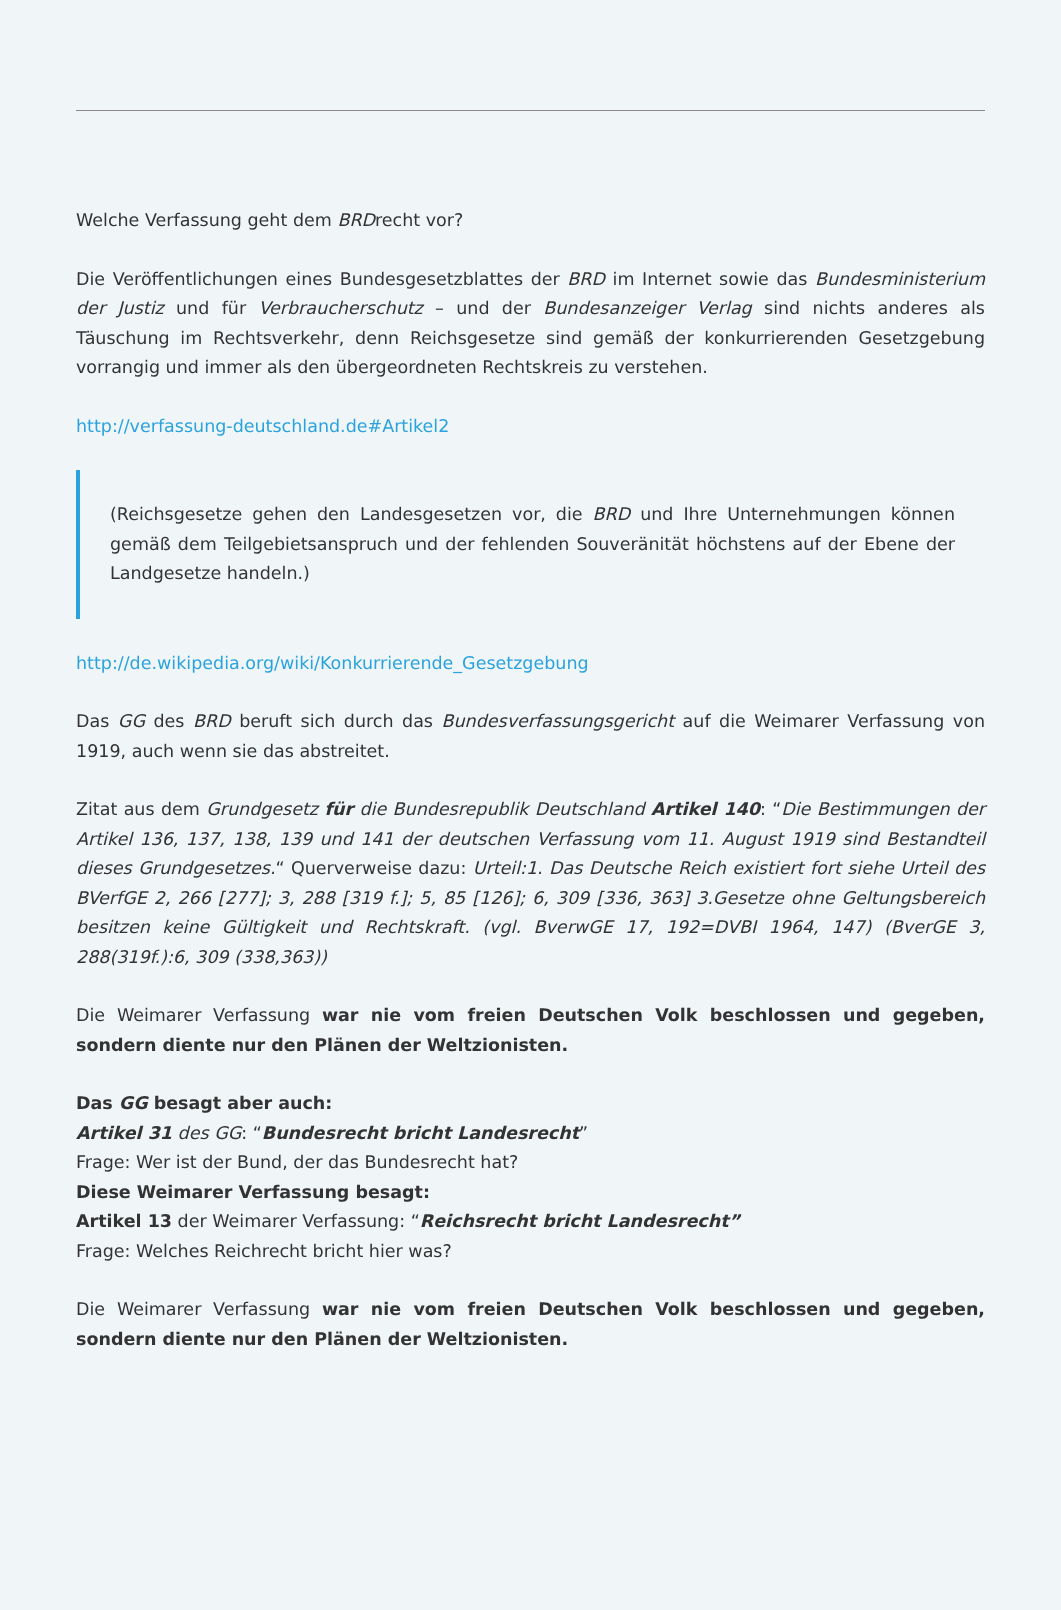Welche Verfassung geht dem BRDrecht vor?
Die Veröffentlichungen eines Bundesgesetzblattes der BRD im Internet sowie das Bundesministerium der Justiz und für Verbraucherschutz – und der Bundesanzeiger Verlag sind nichts anderes als Täuschung im Rechtsverkehr, denn Reichsgesetze sind gemäß der konkurrierenden Gesetzgebung vorrangig und immer als den übergeordneten Rechtskreis zu verstehen.
http://verfassung-deutschland.de#Artikel2
(Reichsgesetze gehen den Landesgesetzen vor, die BRD und Ihre Unternehmungen können gemäß dem Teilgebietsanspruch und der fehlenden Souveränität höchstens auf der Ebene der Landgesetze handeln.)
http://de.wikipedia.org/wiki/Konkurrierende_Gesetzgebung
Das GG des BRD beruft sich durch das Bundesverfassungsgericht auf die Weimarer Verfassung von 1919, auch wenn sie das abstreitet.
Zitat aus dem Grundgesetz für die Bundesrepublik Deutschland Artikel 140: “Die Bestimmungen der Artikel 136, 137, 138, 139 und 141 der deutschen Verfassung vom 11. August 1919 sind Bestandteil dieses Grundgesetzes.“ Querverweise dazu: Urteil:1. Das Deutsche Reich existiert fort siehe Urteil des BVerfGE 2, 266 [277]; 3, 288 [319 f.]; 5, 85 [126]; 6, 309 [336, 363] 3.Gesetze ohne Geltungsbereich besitzen keine Gültigkeit und Rechtskraft. (vgl. BverwGE 17, 192=DVBI 1964, 147) (BverGE 3, 288(319f.):6, 309 (338,363))
Die Weimarer Verfassung war nie vom freien Deutschen Volk beschlossen und gegeben, sondern diente nur den Plänen der Weltzionisten.
Das GG besagt aber auch:
Artikel 31 des GG: “Bundesrecht bricht Landesrecht”
Frage: Wer ist der Bund, der das Bundesrecht hat?
Diese Weimarer Verfassung besagt:
Artikel 13 der Weimarer Verfassung: “Reichsrecht bricht Landesrecht”
Frage: Welches Reichrecht bricht hier was?
Die Weimarer Verfassung war nie vom freien Deutschen Volk beschlossen und gegeben, sondern diente nur den Plänen der Weltzionisten.